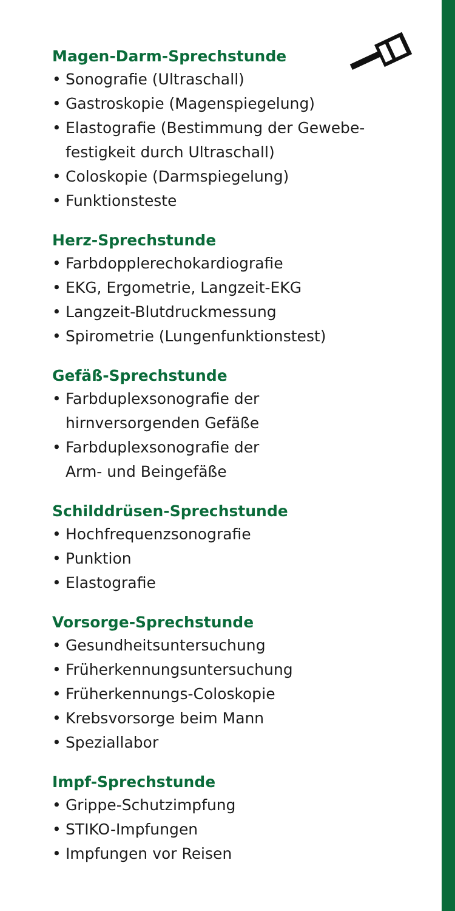Magen-Darm-Sprechstunde
• Sonografie (Ultraschall)
• Gastroskopie (Magenspiegelung)
• Elastografie (Bestimmung der Gewebe-festigkeit durch Ultraschall)
• Coloskopie (Darmspiegelung)
• Funktionsteste
Herz-Sprechstunde
• Farbdopplerechokardiografie
• EKG, Ergometrie, Langzeit-EKG
• Langzeit-Blutdruckmessung
• Spirometrie (Lungenfunktionstest)
Gefäß-Sprechstunde
• Farbduplexsonografie der
hirnversorgenden Gefäße
• Farbduplexsonografie der
Arm- und Beingefäße
Schilddrüsen-Sprechstunde
• Hochfrequenzsonografie
• Punktion
• Elastografie
Vorsorge-Sprechstunde
• Gesundheitsuntersuchung
• Früherkennungsuntersuchung
• Früherkennungs-Coloskopie
• Krebsvorsorge beim Mann
• Speziallabor
Impf-Sprechstunde
• Grippe-Schutzimpfung
• STIKO-Impfungen
• Impfungen vor Reisen